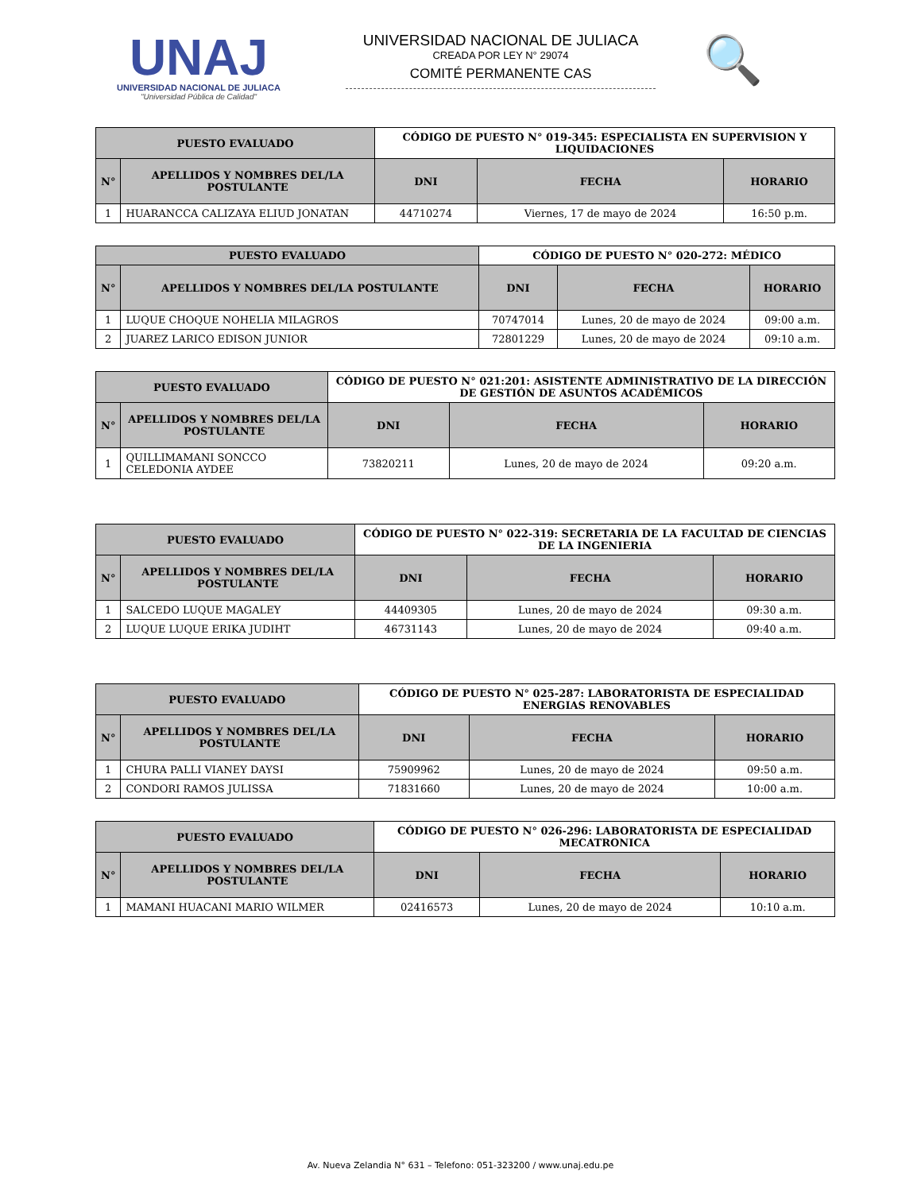UNAJ
UNIVERSIDAD NACIONAL DE JULIACA
"Universidad Pública de Calidad"
UNIVERSIDAD NACIONAL DE JULIACA
CREADA POR LEY N° 29074
COMITÉ PERMANENTE CAS
🔍
| PUESTO EVALUADO | | CÓDIGO DE PUESTO N° 019-345: ESPECIALISTA EN SUPERVISION Y LIQUIDACIONES | | |
| N° | APELLIDOS Y NOMBRES DEL/LA POSTULANTE | DNI | FECHA | HORARIO |
| 1 | HUARANCCA CALIZAYA ELIUD JONATAN | 44710274 | Viernes, 17 de mayo de 2024 | 16:50 p.m. |
| PUESTO EVALUADO | | CÓDIGO DE PUESTO N° 020-272: MÉDICO | | |
| N° | APELLIDOS Y NOMBRES DEL/LA POSTULANTE | DNI | FECHA | HORARIO |
| 1 | LUQUE CHOQUE NOHELIA MILAGROS | 70747014 | Lunes, 20 de mayo de 2024 | 09:00 a.m. |
| 2 | JUAREZ LARICO EDISON JUNIOR | 72801229 | Lunes, 20 de mayo de 2024 | 09:10 a.m. |
| PUESTO EVALUADO | | CÓDIGO DE PUESTO N° 021:201: ASISTENTE ADMINISTRATIVO DE LA DIRECCIÓN DE GESTIÓN DE ASUNTOS ACADÉMICOS | | |
| N° | APELLIDOS Y NOMBRES DEL/LA POSTULANTE | DNI | FECHA | HORARIO |
| 1 | QUILLIMAMANI SONCCO CELEDONIA AYDEE | 73820211 | Lunes, 20 de mayo de 2024 | 09:20 a.m. |
| PUESTO EVALUADO | | CÓDIGO DE PUESTO N° 022-319: SECRETARIA DE LA FACULTAD DE CIENCIAS DE LA INGENIERIA | | |
| N° | APELLIDOS Y NOMBRES DEL/LA POSTULANTE | DNI | FECHA | HORARIO |
| 1 | SALCEDO LUQUE MAGALEY | 44409305 | Lunes, 20 de mayo de 2024 | 09:30 a.m. |
| 2 | LUQUE LUQUE ERIKA JUDIHT | 46731143 | Lunes, 20 de mayo de 2024 | 09:40 a.m. |
| PUESTO EVALUADO | | CÓDIGO DE PUESTO N° 025-287: LABORATORISTA DE ESPECIALIDAD ENERGIAS RENOVABLES | | |
| N° | APELLIDOS Y NOMBRES DEL/LA POSTULANTE | DNI | FECHA | HORARIO |
| 1 | CHURA PALLI VIANEY DAYSI | 75909962 | Lunes, 20 de mayo de 2024 | 09:50 a.m. |
| 2 | CONDORI RAMOS JULISSA | 71831660 | Lunes, 20 de mayo de 2024 | 10:00 a.m. |
| PUESTO EVALUADO | | CÓDIGO DE PUESTO N° 026-296: LABORATORISTA DE ESPECIALIDAD MECATRONICA | | |
| N° | APELLIDOS Y NOMBRES DEL/LA POSTULANTE | DNI | FECHA | HORARIO |
| 1 | MAMANI HUACANI MARIO WILMER | 02416573 | Lunes, 20 de mayo de 2024 | 10:10 a.m. |
Av. Nueva Zelandia N° 631 – Telefono: 051-323200 / www.unaj.edu.pe